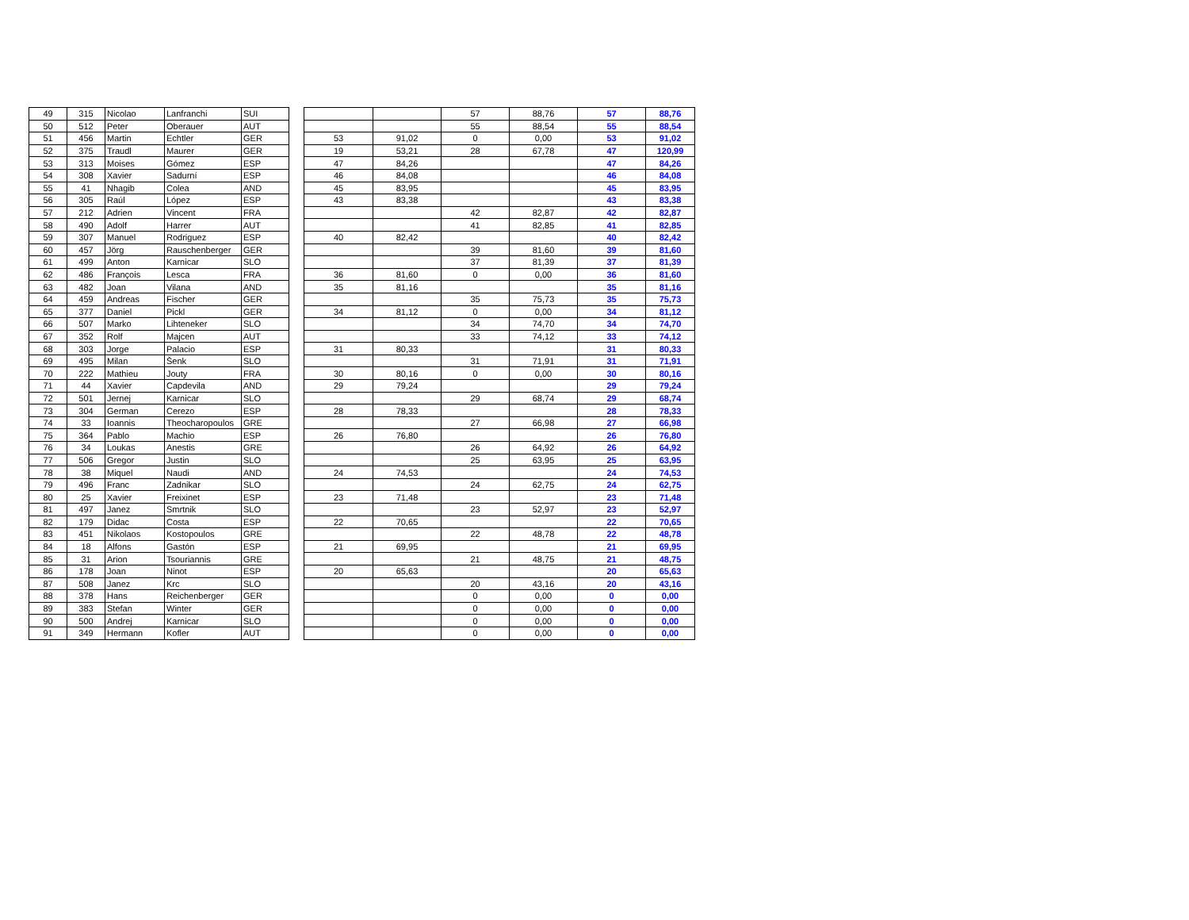| 49 | 315 | Nicolao | Lanfranchi | SUI | | | | 57 | 88,76 | 57 | 88,76 |
| 50 | 512 | Peter | Oberauer | AUT | | | | 55 | 88,54 | 55 | 88,54 |
| 51 | 456 | Martin | Echtler | GER | | 53 | 91,02 | 0 | 0,00 | 53 | 91,02 |
| 52 | 375 | Traudl | Maurer | GER | | 19 | 53,21 | 28 | 67,78 | 47 | 120,99 |
| 53 | 313 | Moises | Gómez | ESP | | 47 | 84,26 | | | 47 | 84,26 |
| 54 | 308 | Xavier | Sadurní | ESP | | 46 | 84,08 | | | 46 | 84,08 |
| 55 | 41 | Nhagib | Colea | AND | | 45 | 83,95 | | | 45 | 83,95 |
| 56 | 305 | Raúl | López | ESP | | 43 | 83,38 | | | 43 | 83,38 |
| 57 | 212 | Adrien | Vincent | FRA | | | | 42 | 82,87 | 42 | 82,87 |
| 58 | 490 | Adolf | Harrer | AUT | | | | 41 | 82,85 | 41 | 82,85 |
| 59 | 307 | Manuel | Rodriguez | ESP | | 40 | 82,42 | | | 40 | 82,42 |
| 60 | 457 | Jörg | Rauschenberger | GER | | | | 39 | 81,60 | 39 | 81,60 |
| 61 | 499 | Anton | Karnicar | SLO | | | | 37 | 81,39 | 37 | 81,39 |
| 62 | 486 | François | Lesca | FRA | | 36 | 81,60 | 0 | 0,00 | 36 | 81,60 |
| 63 | 482 | Joan | Vilana | AND | | 35 | 81,16 | | | 35 | 81,16 |
| 64 | 459 | Andreas | Fischer | GER | | | | 35 | 75,73 | 35 | 75,73 |
| 65 | 377 | Daniel | Pickl | GER | | 34 | 81,12 | 0 | 0,00 | 34 | 81,12 |
| 66 | 507 | Marko | Lihteneker | SLO | | | | 34 | 74,70 | 34 | 74,70 |
| 67 | 352 | Rolf | Majcen | AUT | | | | 33 | 74,12 | 33 | 74,12 |
| 68 | 303 | Jorge | Palacio | ESP | | 31 | 80,33 | | | 31 | 80,33 |
| 69 | 495 | Milan | Šenk | SLO | | | | 31 | 71,91 | 31 | 71,91 |
| 70 | 222 | Mathieu | Jouty | FRA | | 30 | 80,16 | 0 | 0,00 | 30 | 80,16 |
| 71 | 44 | Xavier | Capdevila | AND | | 29 | 79,24 | | | 29 | 79,24 |
| 72 | 501 | Jernej | Karnicar | SLO | | | | 29 | 68,74 | 29 | 68,74 |
| 73 | 304 | German | Cerezo | ESP | | 28 | 78,33 | | | 28 | 78,33 |
| 74 | 33 | Ioannis | Theocharopoulos | GRE | | | | 27 | 66,98 | 27 | 66,98 |
| 75 | 364 | Pablo | Machio | ESP | | 26 | 76,80 | | | 26 | 76,80 |
| 76 | 34 | Loukas | Anestis | GRE | | | | 26 | 64,92 | 26 | 64,92 |
| 77 | 506 | Gregor | Justin | SLO | | | | 25 | 63,95 | 25 | 63,95 |
| 78 | 38 | Miquel | Naudi | AND | | 24 | 74,53 | | | 24 | 74,53 |
| 79 | 496 | Franc | Zadnikar | SLO | | | | 24 | 62,75 | 24 | 62,75 |
| 80 | 25 | Xavier | Freixinet | ESP | | 23 | 71,48 | | | 23 | 71,48 |
| 81 | 497 | Janez | Smrtnik | SLO | | | | 23 | 52,97 | 23 | 52,97 |
| 82 | 179 | Didac | Costa | ESP | | 22 | 70,65 | | | 22 | 70,65 |
| 83 | 451 | Nikolaos | Kostopoulos | GRE | | | | 22 | 48,78 | 22 | 48,78 |
| 84 | 18 | Alfons | Gastón | ESP | | 21 | 69,95 | | | 21 | 69,95 |
| 85 | 31 | Arion | Tsouriannis | GRE | | | | 21 | 48,75 | 21 | 48,75 |
| 86 | 178 | Joan | Ninot | ESP | | 20 | 65,63 | | | 20 | 65,63 |
| 87 | 508 | Janez | Krc | SLO | | | | 20 | 43,16 | 20 | 43,16 |
| 88 | 378 | Hans | Reichenberger | GER | | | | 0 | 0,00 | 0 | 0,00 |
| 89 | 383 | Stefan | Winter | GER | | | | 0 | 0,00 | 0 | 0,00 |
| 90 | 500 | Andrej | Karnicar | SLO | | | | 0 | 0,00 | 0 | 0,00 |
| 91 | 349 | Hermann | Kofler | AUT | | | | 0 | 0,00 | 0 | 0,00 |